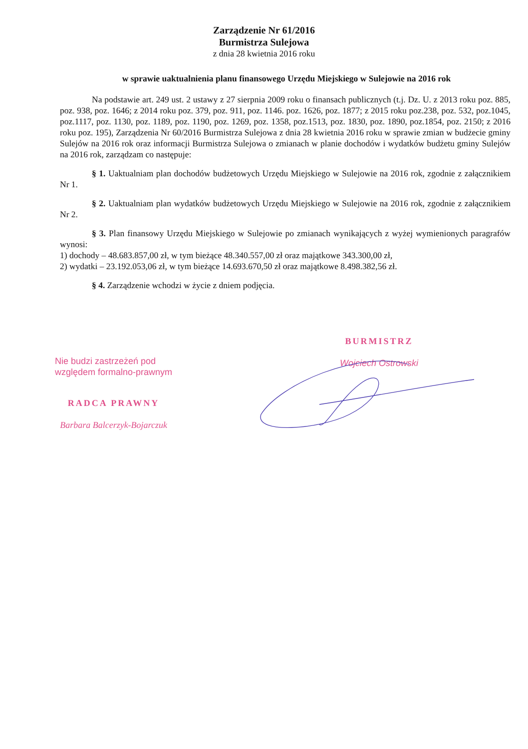Zarządzenie Nr 61/2016
Burmistrza Sulejowa
z dnia 28 kwietnia 2016 roku
w sprawie uaktualnienia planu finansowego Urzędu Miejskiego w Sulejowie na 2016 rok
Na podstawie art. 249 ust. 2 ustawy z 27 sierpnia 2009 roku o finansach publicznych (t.j. Dz. U. z 2013 roku poz. 885, poz. 938, poz. 1646; z 2014 roku poz. 379, poz. 911, poz. 1146. poz. 1626, poz. 1877; z 2015 roku poz.238, poz. 532, poz.1045, poz.1117, poz. 1130, poz. 1189, poz. 1190, poz. 1269, poz. 1358, poz.1513, poz. 1830, poz. 1890, poz.1854, poz. 2150; z 2016 roku poz. 195), Zarządzenia Nr 60/2016 Burmistrza Sulejowa z dnia 28 kwietnia 2016 roku w sprawie zmian w budżecie gminy Sulejów na 2016 rok oraz informacji Burmistrza Sulejowa o zmianach w planie dochodów i wydatków budżetu gminy Sulejów na 2016 rok, zarządzam co następuje:
§ 1. Uaktualniam plan dochodów budżetowych Urzędu Miejskiego w Sulejowie na 2016 rok, zgodnie z załącznikiem Nr 1.
§ 2. Uaktualniam plan wydatków budżetowych Urzędu Miejskiego w Sulejowie na 2016 rok, zgodnie z załącznikiem Nr 2.
§ 3. Plan finansowy Urzędu Miejskiego w Sulejowie po zmianach wynikających z wyżej wymienionych paragrafów wynosi:
1) dochody – 48.683.857,00 zł, w tym bieżące 48.340.557,00 zł oraz majątkowe 343.300,00 zł,
2) wydatki – 23.192.053,06 zł, w tym bieżące 14.693.670,50 zł oraz majątkowe 8.498.382,56 zł.
§ 4. Zarządzenie wchodzi w życie z dniem podjęcia.
Nie budzi zastrzeżeń pod
względem formalno-prawnym
RADCA PRAWNY
Barbara Balcerzyk-Bojarczuk
BURMISTRZ
Wojciech Ostrowski